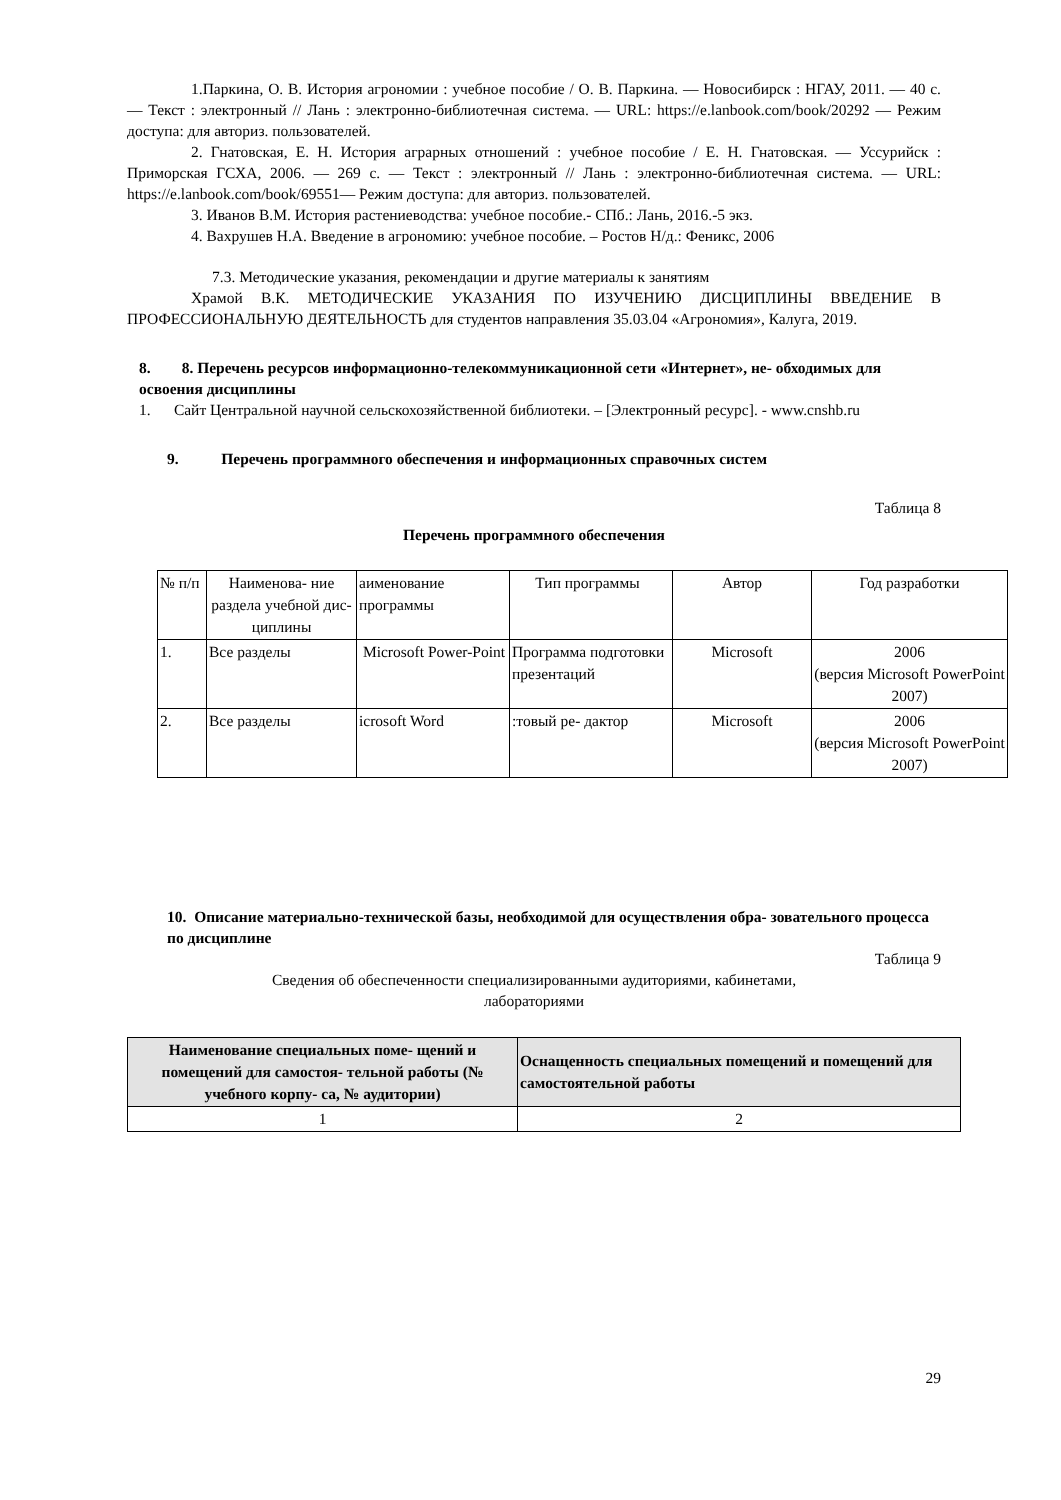1.Паркина, О. В. История агрономии : учебное пособие / О. В. Паркина. — Новосибирск : НГАУ, 2011. — 40 с. — Текст : электронный // Лань : электронно-библиотечная система. — URL: https://e.lanbook.com/book/20292 — Режим доступа: для авториз. пользователей.
2. Гнатовская, Е. Н. История аграрных отношений : учебное пособие / Е. Н. Гнатовская. — Уссурийск : Приморская ГСХА, 2006. — 269 с. — Текст : электронный // Лань : электронно-библиотечная система. — URL: https://e.lanbook.com/book/69551— Режим доступа: для авториз. пользователей.
3. Иванов В.М. История растениеводства: учебное пособие.- СПб.: Лань, 2016.-5 экз.
4. Вахрушев Н.А. Введение в агрономию: учебное пособие. – Ростов Н/д.: Феникс, 2006
7.3. Методические указания, рекомендации и другие материалы к занятиям
Храмой В.К. МЕТОДИЧЕСКИЕ УКАЗАНИЯ ПО ИЗУЧЕНИЮ ДИСЦИПЛИНЫ ВВЕДЕНИЕ В ПРОФЕССИОНАЛЬНУЮ ДЕЯТЕЛЬНОСТЬ для студентов направления 35.03.04 «Агрономия», Калуга, 2019.
8. 8. Перечень ресурсов информационно-телекоммуникационной сети «Интернет», не- обходимых для освоения дисциплины
1. Сайт Центральной научной сельскохозяйственной библиотеки. – [Электронный ресурс]. - www.cnshb.ru
9. Перечень программного обеспечения и информационных справочных систем
Таблица 8
Перечень программного обеспечения
| № п/п | Наименова- ние раздела учебной дис- циплины | аименование программы | Тип программы | Автор | Год разработки |
| 1. | Все разделы | Microsoft Power-Point | Программа подготовки презентаций | Microsoft | 2006 (версия Microsoft PowerPoint 2007) |
| 2. | Все разделы | icrosoft Word | :товый ре- дактор | Microsoft | 2006 (версия Microsoft PowerPoint 2007) |
10. Описание материально-технической базы, необходимой для осуществления обра- зовательного процесса по дисциплине
Таблица 9
Сведения об обеспеченности специализированными аудиториями, кабинетами,
лабораториями
| Наименование специальных поме- щений и помещений для самостоя- тельной работы (№ учебного корпу- са, № аудитории) | Оснащенность специальных помещений и помещений для самостоятельной работы |
| --- | --- |
| 1 | 2 |
29